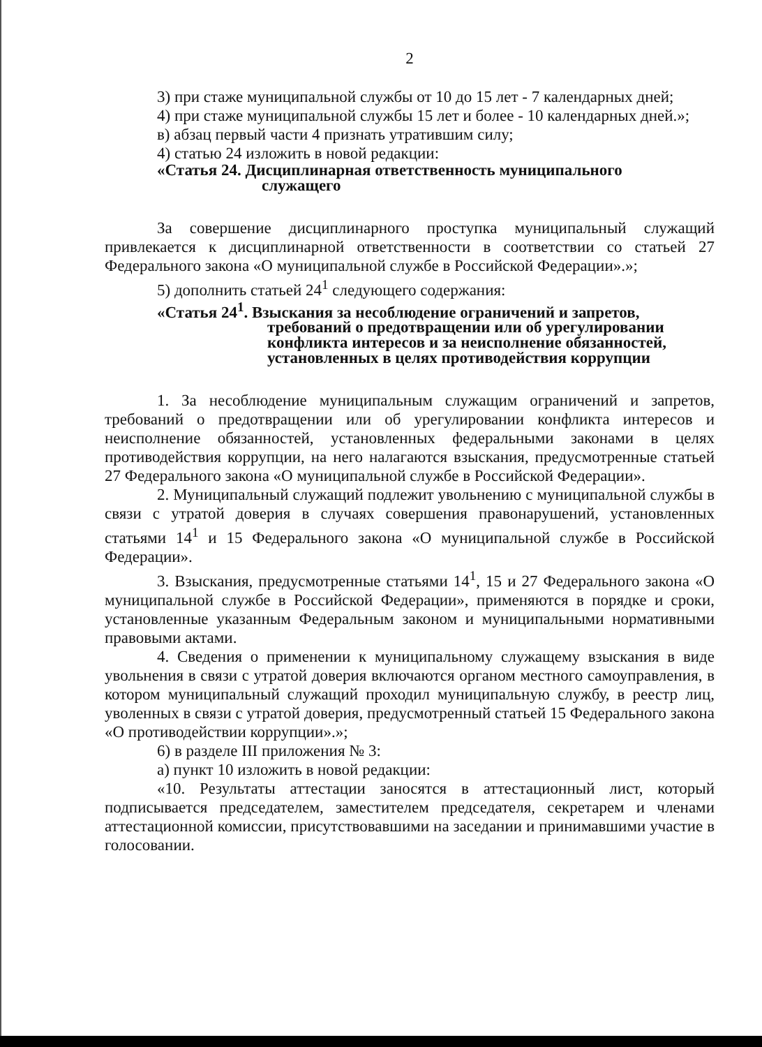2
3) при стаже муниципальной службы от 10 до 15 лет - 7 календарных дней;
4) при стаже муниципальной службы 15 лет и более - 10 календарных дней.»;
в) абзац первый части 4 признать утратившим силу;
4) статью 24 изложить в новой редакции:
«Статья 24. Дисциплинарная ответственность муниципального
служащего
За совершение дисциплинарного проступка муниципальный служащий привлекается к дисциплинарной ответственности в соответствии со статьей 27 Федерального закона «О муниципальной службе в Российской Федерации».»;
5) дополнить статьей 24<sup>1</sup> следующего содержания:
«Статья 24<sup>1</sup>. Взыскания за несоблюдение ограничений и запретов,
требований о предотвращении или об урегулировании конфликта интересов и за неисполнение обязанностей, установленных в целях противодействия коррупции
1. За несоблюдение муниципальным служащим ограничений и запретов, требований о предотвращении или об урегулировании конфликта интересов и неисполнение обязанностей, установленных федеральными законами в целях противодействия коррупции, на него налагаются взыскания, предусмотренные статьей 27 Федерального закона «О муниципальной службе в Российской Федерации».
2. Муниципальный служащий подлежит увольнению с муниципальной службы в связи с утратой доверия в случаях совершения правонарушений, установленных статьями 14<sup>1</sup> и 15 Федерального закона «О муниципальной службе в Российской Федерации».
3. Взыскания, предусмотренные статьями 14<sup>1</sup>, 15 и 27 Федерального закона «О муниципальной службе в Российской Федерации», применяются в порядке и сроки, установленные указанным Федеральным законом и муниципальными нормативными правовыми актами.
4. Сведения о применении к муниципальному служащему взыскания в виде увольнения в связи с утратой доверия включаются органом местного самоуправления, в котором муниципальный служащий проходил муниципальную службу, в реестр лиц, уволенных в связи с утратой доверия, предусмотренный статьей 15 Федерального закона «О противодействии коррупции».»;
6) в разделе III приложения № 3:
а) пункт 10 изложить в новой редакции:
«10. Результаты аттестации заносятся в аттестационный лист, который подписывается председателем, заместителем председателя, секретарем и членами аттестационной комиссии, присутствовавшими на заседании и принимавшими участие в голосовании.